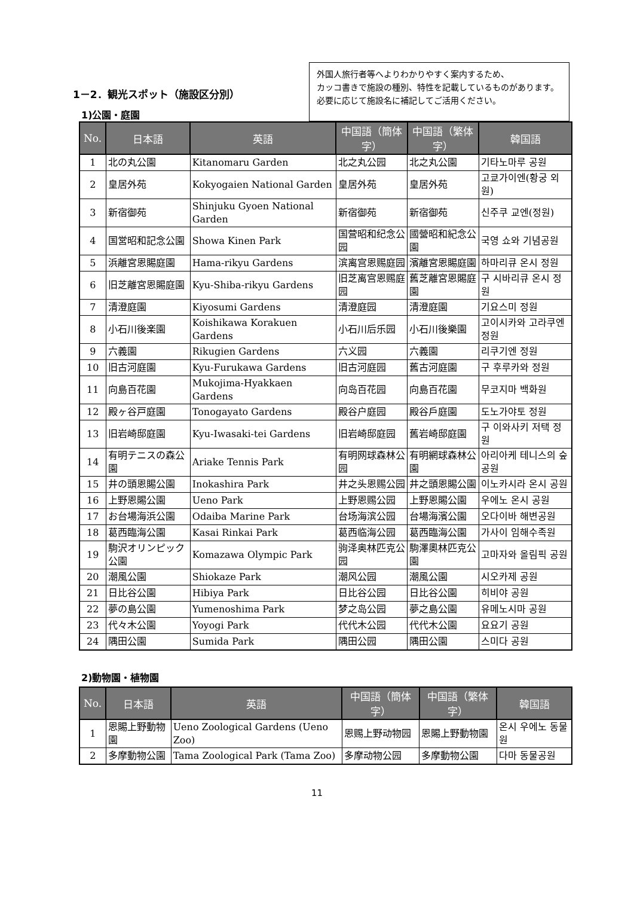1－2．観光スポット（施設区分別）
1)公園・庭園
外国人旅行者等へよりわかりやすく案内するため、
カッコ書きで施設の種別、特性を記載しているものがあります。
必要に応じて施設名に補記してご活用ください。
| No. | 日本語 | 英語 | 中国語（簡体字） | 中国語（繁体字） | 韓国語 |
| --- | --- | --- | --- | --- | --- |
| 1 | 北の丸公園 | Kitanomaru Garden | 北之丸公园 | 北之丸公園 | 기타노마루 공원 |
| 2 | 皇居外苑 | Kokyogaien National Garden | 皇居外苑 | 皇居外苑 | 고쿄가이엔(황궁 외원) |
| 3 | 新宿御苑 | Shinjuku Gyoen National Garden | 新宿御苑 | 新宿御苑 | 신주쿠 교엔(정원) |
| 4 | 国営昭和記念公園 | Showa Kinen Park | 国营昭和纪念公园 | 國營昭和紀念公園 | 국영 쇼와 기념공원 |
| 5 | 浜離宮恩賜庭園 | Hama-rikyu Gardens | 滨离宫恩赐庭园 | 濱離宮恩賜庭園 | 하마리큐 온시 정원 |
| 6 | 旧芝離宮恩賜庭園 | Kyu-Shiba-rikyu Gardens | 旧芝离宫恩赐庭园 | 舊芝離宮恩賜庭園 | 구 시바리큐 온시 정원 |
| 7 | 清澄庭園 | Kiyosumi Gardens | 清澄庭园 | 清澄庭園 | 기요스미 정원 |
| 8 | 小石川後楽園 | Koishikawa Korakuen Gardens | 小石川后乐园 | 小石川後樂園 | 고이시카와 고라쿠엔 정원 |
| 9 | 六義園 | Rikugien Gardens | 六义园 | 六義園 | 리쿠기엔 정원 |
| 10 | 旧古河庭園 | Kyu-Furukawa Gardens | 旧古河庭园 | 舊古河庭園 | 구 후루카와 정원 |
| 11 | 向島百花園 | Mukojima-Hyakkaen Gardens | 向岛百花园 | 向島百花園 | 무코지마 백화원 |
| 12 | 殿ヶ谷戸庭園 | Tonogayato Gardens | 殿谷户庭园 | 殿谷戶庭園 | 도노가야토 정원 |
| 13 | 旧岩崎邸庭園 | Kyu-Iwasaki-tei Gardens | 旧岩崎邸庭园 | 舊岩崎邸庭園 | 구 이와사키 저택 정원 |
| 14 | 有明テニスの森公園 | Ariake Tennis Park | 有明网球森林公园 | 有明網球森林公園 | 아리아케 테니스의 숲 공원 |
| 15 | 井の頭恩賜公園 | Inokashira Park | 井之头恩赐公园 | 井之頭恩賜公園 | 이노카시라 온시 공원 |
| 16 | 上野恩賜公園 | Ueno Park | 上野恩赐公园 | 上野恩賜公園 | 우에노 온시 공원 |
| 17 | お台場海浜公園 | Odaiba Marine Park | 台场海滨公园 | 台場海濱公園 | 오다이바 해변공원 |
| 18 | 葛西臨海公園 | Kasai Rinkai Park | 葛西临海公园 | 葛西臨海公園 | 가사이 임해수족원 |
| 19 | 駒沢オリンピック公園 | Komazawa Olympic Park | 驹泽奥林匹克公园 | 駒澤奧林匹克公園 | 고마자와 올림픽 공원 |
| 20 | 潮風公園 | Shiokaze Park | 潮风公园 | 潮風公園 | 시오카제 공원 |
| 21 | 日比谷公園 | Hibiya Park | 日比谷公园 | 日比谷公園 | 히비야 공원 |
| 22 | 夢の島公園 | Yumenoshima Park | 梦之岛公园 | 夢之島公園 | 유메노시마 공원 |
| 23 | 代々木公園 | Yoyogi Park | 代代木公园 | 代代木公園 | 요요기 공원 |
| 24 | 隅田公園 | Sumida Park | 隅田公园 | 隅田公園 | 스미다 공원 |
2)動物園・植物園
| No. | 日本語 | 英語 | 中国語（簡体字） | 中国語（繁体字） | 韓国語 |
| --- | --- | --- | --- | --- | --- |
| 1 | 恩賜上野動物園 | Ueno Zoological Gardens (Ueno Zoo) | 恩赐上野动物园 | 恩賜上野動物園 | 온시 우에노 동물원 |
| 2 | 多摩動物公園 | Tama Zoological Park (Tama Zoo) | 多摩动物公园 | 多摩動物公園 | 다마 동물공원 |
11